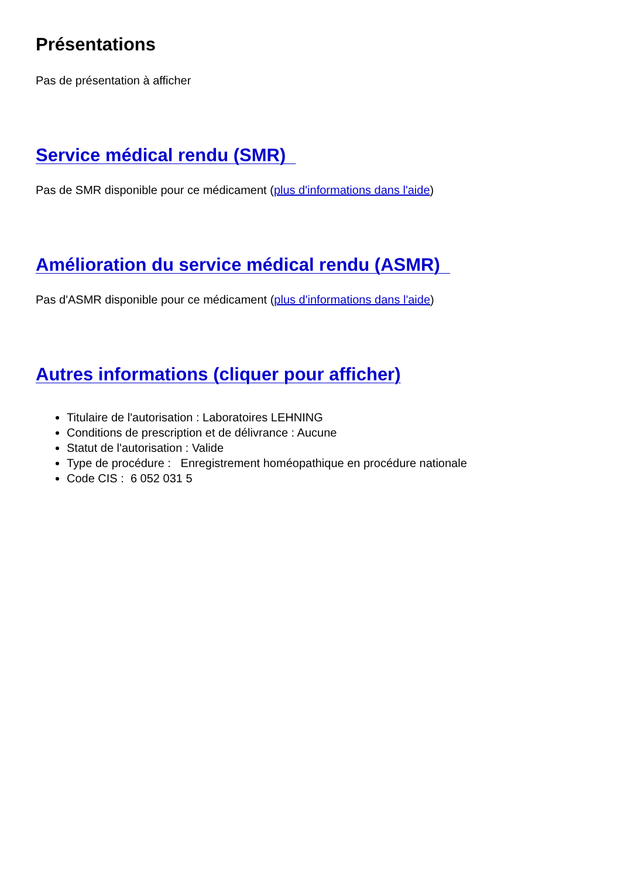Présentations
Pas de présentation à afficher
Service médical rendu (SMR)
Pas de SMR disponible pour ce médicament (plus d'informations dans l'aide)
Amélioration du service médical rendu (ASMR)
Pas d'ASMR disponible pour ce médicament (plus d'informations dans l'aide)
Autres informations (cliquer pour afficher)
Titulaire de l'autorisation : Laboratoires LEHNING
Conditions de prescription et de délivrance : Aucune
Statut de l'autorisation : Valide
Type de procédure : Enregistrement homéopathique en procédure nationale
Code CIS : 6 052 031 5